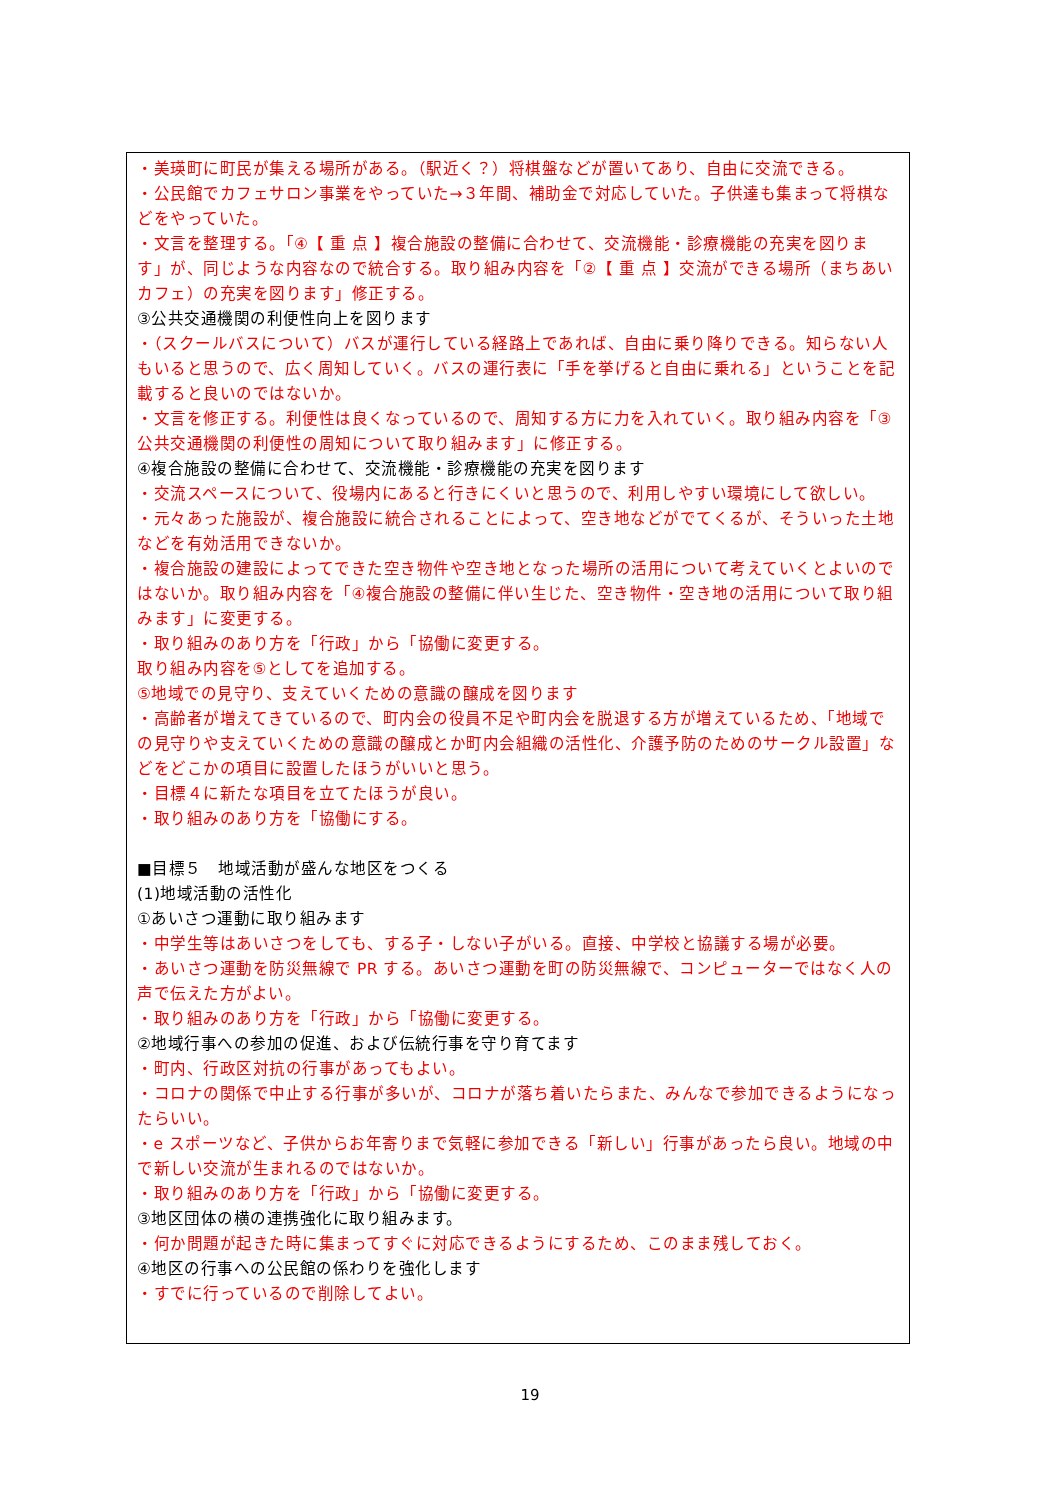・美瑛町に町民が集える場所がある。（駅近く？）将棋盤などが置いてあり、自由に交流できる。
・公民館でカフェサロン事業をやっていた→３年間、補助金で対応していた。子供達も集まって将棋などをやっていた。
・文言を整理する。「④【 重 点 】複合施設の整備に合わせて、交流機能・診療機能の充実を図ります」が、同じような内容なので統合する。取り組み内容を「②【 重 点 】交流ができる場所（まちあいカフェ）の充実を図ります」修正する。
③公共交通機関の利便性向上を図ります
・（スクールバスについて）バスが運行している経路上であれば、自由に乗り降りできる。知らない人もいると思うので、広く周知していく。バスの運行表に「手を挙げると自由に乗れる」ということを記載すると良いのではないか。
・文言を修正する。利便性は良くなっているので、周知する方に力を入れていく。取り組み内容を「③公共交通機関の利便性の周知について取り組みます」に修正する。
④複合施設の整備に合わせて、交流機能・診療機能の充実を図ります
・交流スペースについて、役場内にあると行きにくいと思うので、利用しやすい環境にして欲しい。
・元々あった施設が、複合施設に統合されることによって、空き地などがでてくるが、そういった土地などを有効活用できないか。
・複合施設の建設によってできた空き物件や空き地となった場所の活用について考えていくとよいのではないか。取り組み内容を「④複合施設の整備に伴い生じた、空き物件・空き地の活用について取り組みます」に変更する。
・取り組みのあり方を「行政」から「協働に変更する。
取り組み内容を⑤としてを追加する。
⑤地域での見守り、支えていくための意識の醸成を図ります
・高齢者が増えてきているので、町内会の役員不足や町内会を脱退する方が増えているため、「地域での見守りや支えていくための意識の醸成とか町内会組織の活性化、介護予防のためのサークル設置」などをどこかの項目に設置したほうがいいと思う。
・目標４に新たな項目を立てたほうが良い。
・取り組みのあり方を「協働にする。
■目標５　地域活動が盛んな地区をつくる
(1)地域活動の活性化
①あいさつ運動に取り組みます
・中学生等はあいさつをしても、する子・しない子がいる。直接、中学校と協議する場が必要。
・あいさつ運動を防災無線で PR する。あいさつ運動を町の防災無線で、コンピューターではなく人の声で伝えた方がよい。
・取り組みのあり方を「行政」から「協働に変更する。
②地域行事への参加の促進、および伝統行事を守り育てます
・町内、行政区対抗の行事があってもよい。
・コロナの関係で中止する行事が多いが、コロナが落ち着いたらまた、みんなで参加できるようになったらいい。
・e スポーツなど、子供からお年寄りまで気軽に参加できる「新しい」行事があったら良い。地域の中で新しい交流が生まれるのではないか。
・取り組みのあり方を「行政」から「協働に変更する。
③地区団体の横の連携強化に取り組みます。
・何か問題が起きた時に集まってすぐに対応できるようにするため、このまま残しておく。
④地区の行事への公民館の係わりを強化します
・すでに行っているので削除してよい。
19